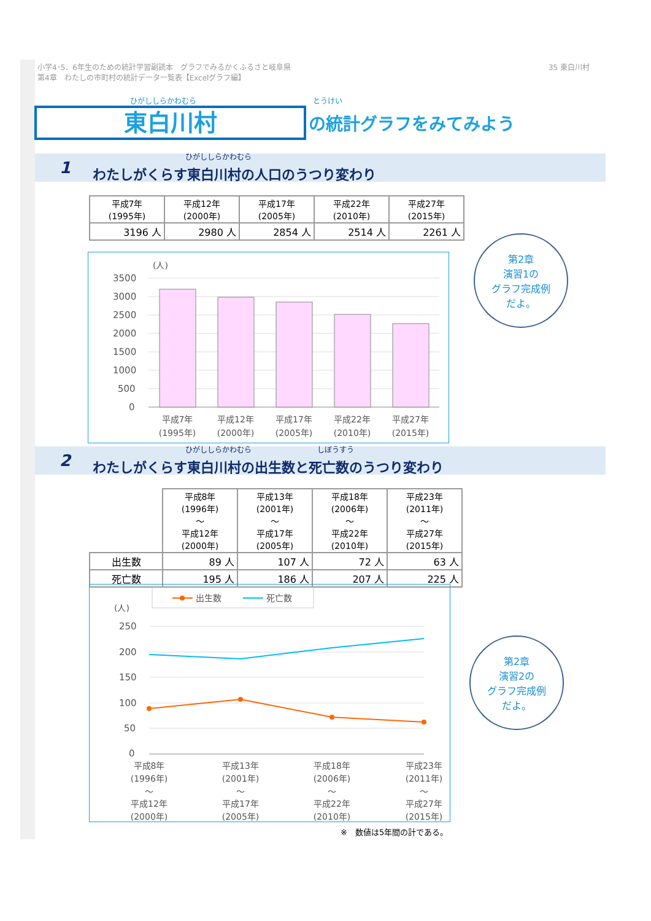35 東白川村 小学4･5．6年生のための統計学習副読本　グラフでみるかくふるさと岐阜県
第4章　わたしの市町村の統計データ一覧表【Excelグラフ編】
ひがししらかわむら とうけい
東白川村
の統計グラフをみてみよう
ひがししらかわむら
1 わたしがくらす東白川村の人口のうつり変わり
| 平成7年 (1995年) | 平成12年 (2000年) | 平成17年 (2005年) | 平成22年 (2010年) | 平成27年 (2015年) |
| --- | --- | --- | --- | --- |
| 3196 人 | 2980 人 | 2854 人 | 2514 人 | 2261 人 |
(人)
3500
3000
2500
2000
1500
1000
500
0
平成7年
(1995年)
平成12年
(2000年)
平成17年
(2005年)
平成22年
(2010年)
平成27年
(2015年)
第2章
演習1の
グラフ完成例
だよ。
ひがししらかわむら しぼうすう
2 わたしがくらす東白川村の出生数と死亡数のうつり変わり
| | 平成8年 (1996年) ～ 平成12年 (2000年) | 平成13年 (2001年) ～ 平成17年 (2005年) | 平成18年 (2006年) ～ 平成22年 (2010年) | 平成23年 (2011年) ～ 平成27年 (2015年) |
| --- | --- | --- | --- | --- |
| 出生数 | 89 人 | 107 人 | 72 人 | 63 人 |
| 死亡数 | 195 人 | 186 人 | 207 人 | 225 人 |
出生数
死亡数
(人)
250
200
150
100
50
0
平成8年
(1996年)
～
平成12年
(2000年)
平成13年
(2001年)
～
平成17年
(2005年)
平成18年
(2006年)
～
平成22年
(2010年)
平成23年
(2011年)
～
平成27年
(2015年)
第2章
演習2の
グラフ完成例
だよ。
※　数値は5年間の計である。